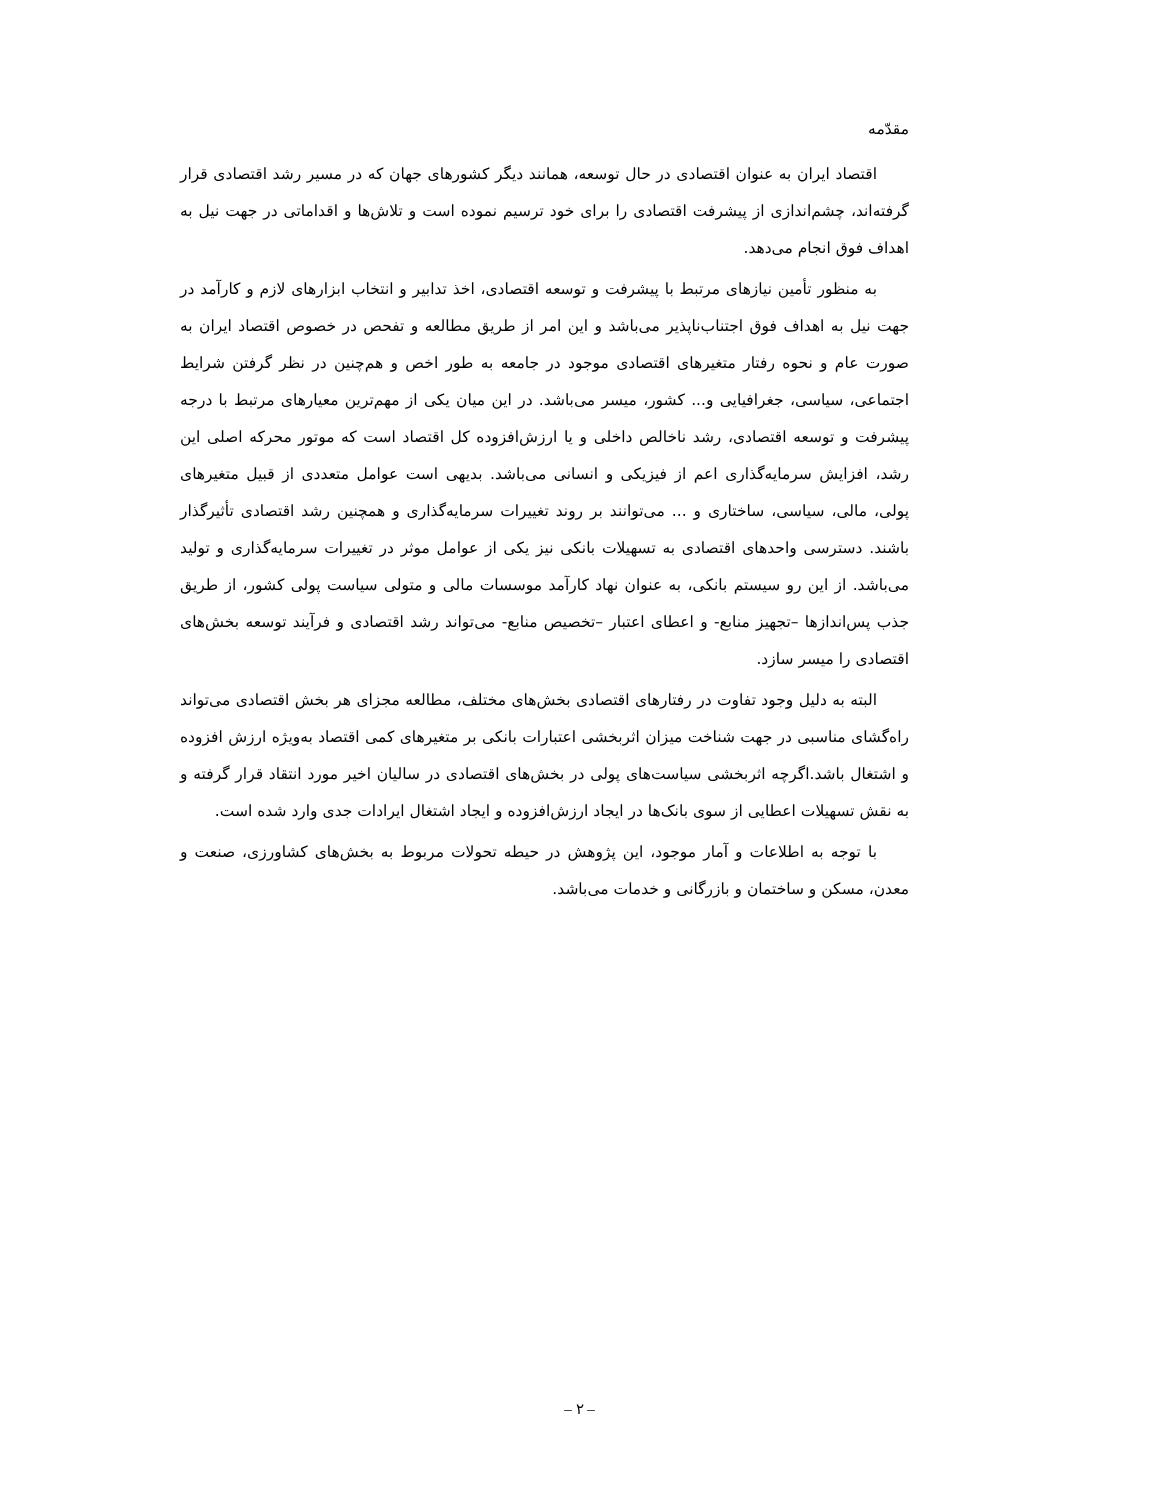مقدّمه
اقتصاد ایران به عنوان اقتصادی در حال توسعه، همانند دیگر کشورهای جهان که در مسیر رشد اقتصادی قرار گرفته‌اند، چشم‌اندازی از پیشرفت اقتصادی را برای خود ترسیم نموده است و تلاش‌ها و اقداماتی در جهت نیل به اهداف فوق انجام می‌دهد.
به منظور تأمین نیازهای مرتبط با پیشرفت و توسعه اقتصادی، اخذ تدابیر و انتخاب ابزارهای لازم و کارآمد در جهت نیل به اهداف فوق اجتناب‌ناپذیر می‌باشد و این امر از طریق مطالعه و تفحص در خصوص اقتصاد ایران به صورت عام و نحوه رفتار متغیرهای اقتصادی موجود در جامعه به طور اخص و هم‌چنین در نظر گرفتن شرایط اجتماعی، سیاسی، جغرافیایی و... کشور، میسر می‌باشد. در این میان یکی از مهم‌ترین معیارهای مرتبط با درجه پیشرفت و توسعه اقتصادی، رشد ناخالص داخلی و یا ارزش‌افزوده کل اقتصاد است که موتور محرکه اصلی این رشد، افزایش سرمایه‌گذاری اعم از فیزیکی و انسانی می‌باشد. بدیهی است عوامل متعددی از قبیل متغیرهای پولی، مالی، سیاسی، ساختاری و ... می‌توانند بر روند تغییرات سرمایه‌گذاری و همچنین رشد اقتصادی تأثیرگذار باشند. دسترسی واحدهای اقتصادی به تسهیلات بانکی نیز یکی از عوامل موثر در تغییرات سرمایه‌گذاری و تولید می‌باشد. از این رو سیستم بانکی، به عنوان نهاد کارآمد موسسات مالی و متولی سیاست پولی کشور، از طریق جذب پس‌اندازها –تجهیز منابع- و اعطای اعتبار –تخصیص منابع- می‌تواند رشد اقتصادی و فرآیند توسعه بخش‌های اقتصادی را میسر سازد.
البته به دلیل وجود تفاوت در رفتارهای اقتصادی بخش‌های مختلف، مطالعه مجزای هر بخش اقتصادی می‌تواند راه‌گشای مناسبی در جهت شناخت میزان اثربخشی اعتبارات بانکی بر متغیرهای کمی اقتصاد به‌ویژه ارزش افزوده و اشتغال باشد.اگرچه اثربخشی سیاست‌های پولی در بخش‌های اقتصادی در سالیان اخیر مورد انتقاد قرار گرفته و به نقش تسهیلات اعطایی از سوی بانک‌ها در ایجاد ارزش‌افزوده و ایجاد اشتغال ایرادات جدی وارد شده است.
با توجه به اطلاعات و آمار موجود، این پژوهش در حیطه تحولات مربوط به بخش‌های کشاورزی، صنعت و معدن، مسکن و ساختمان و بازرگانی و خدمات می‌باشد.
– ۲ –